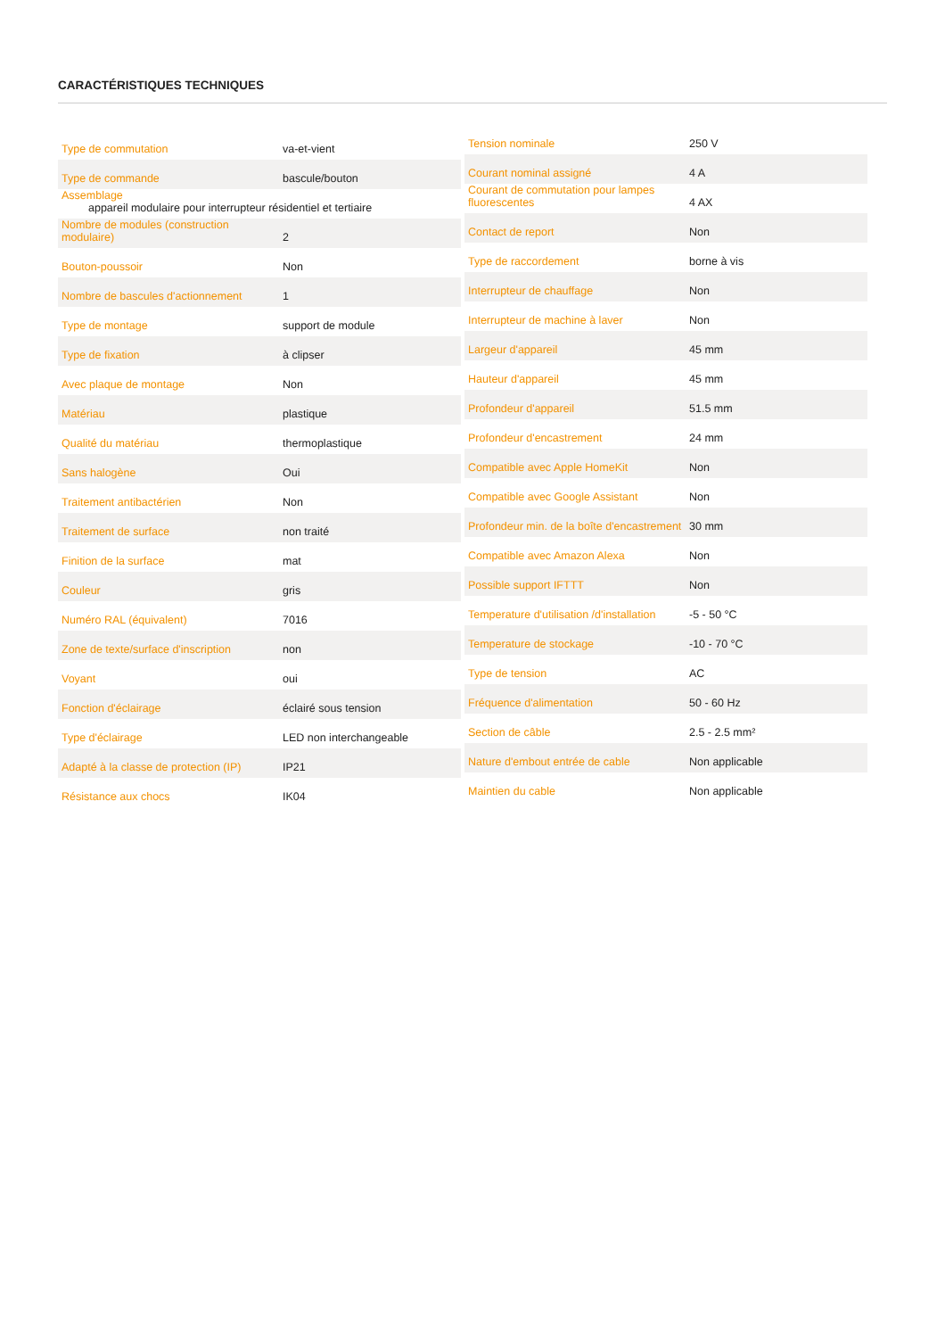CARACTÉRISTIQUES TECHNIQUES
| Type de commutation | va-et-vient |
| Type de commande | bascule/bouton |
| Assemblage appareil modulaire pour interrupteur résidentiel et tertiaire | |
| Nombre de modules (construction modulaire) | 2 |
| Bouton-poussoir | Non |
| Nombre de bascules d'actionnement | 1 |
| Type de montage | support de module |
| Type de fixation | à clipser |
| Avec plaque de montage | Non |
| Matériau | plastique |
| Qualité du matériau | thermoplastique |
| Sans halogène | Oui |
| Traitement antibactérien | Non |
| Traitement de surface | non traité |
| Finition de la surface | mat |
| Couleur | gris |
| Numéro RAL (équivalent) | 7016 |
| Zone de texte/surface d'inscription | non |
| Voyant | oui |
| Fonction d'éclairage | éclairé sous tension |
| Type d'éclairage | LED non interchangeable |
| Adapté à la classe de protection (IP) | IP21 |
| Résistance aux chocs | IK04 |
| Tension nominale | 250 V |
| Courant nominal assigné | 4 A |
| Courant de commutation pour lampes fluorescentes | 4 AX |
| Contact de report | Non |
| Type de raccordement | borne à vis |
| Interrupteur de chauffage | Non |
| Interrupteur de machine à laver | Non |
| Largeur d'appareil | 45 mm |
| Hauteur d'appareil | 45 mm |
| Profondeur d'appareil | 51.5 mm |
| Profondeur d'encastrement | 24 mm |
| Compatible avec Apple HomeKit | Non |
| Compatible avec Google Assistant | Non |
| Profondeur min. de la boîte d'encastrement | 30 mm |
| Compatible avec Amazon Alexa | Non |
| Possible support IFTTT | Non |
| Temperature d'utilisation /d'installation | -5 - 50 °C |
| Temperature de stockage | -10 - 70 °C |
| Type de tension | AC |
| Fréquence d'alimentation | 50 - 60 Hz |
| Section de câble | 2.5 - 2.5 mm² |
| Nature d'embout entrée de cable | Non applicable |
| Maintien du cable | Non applicable |